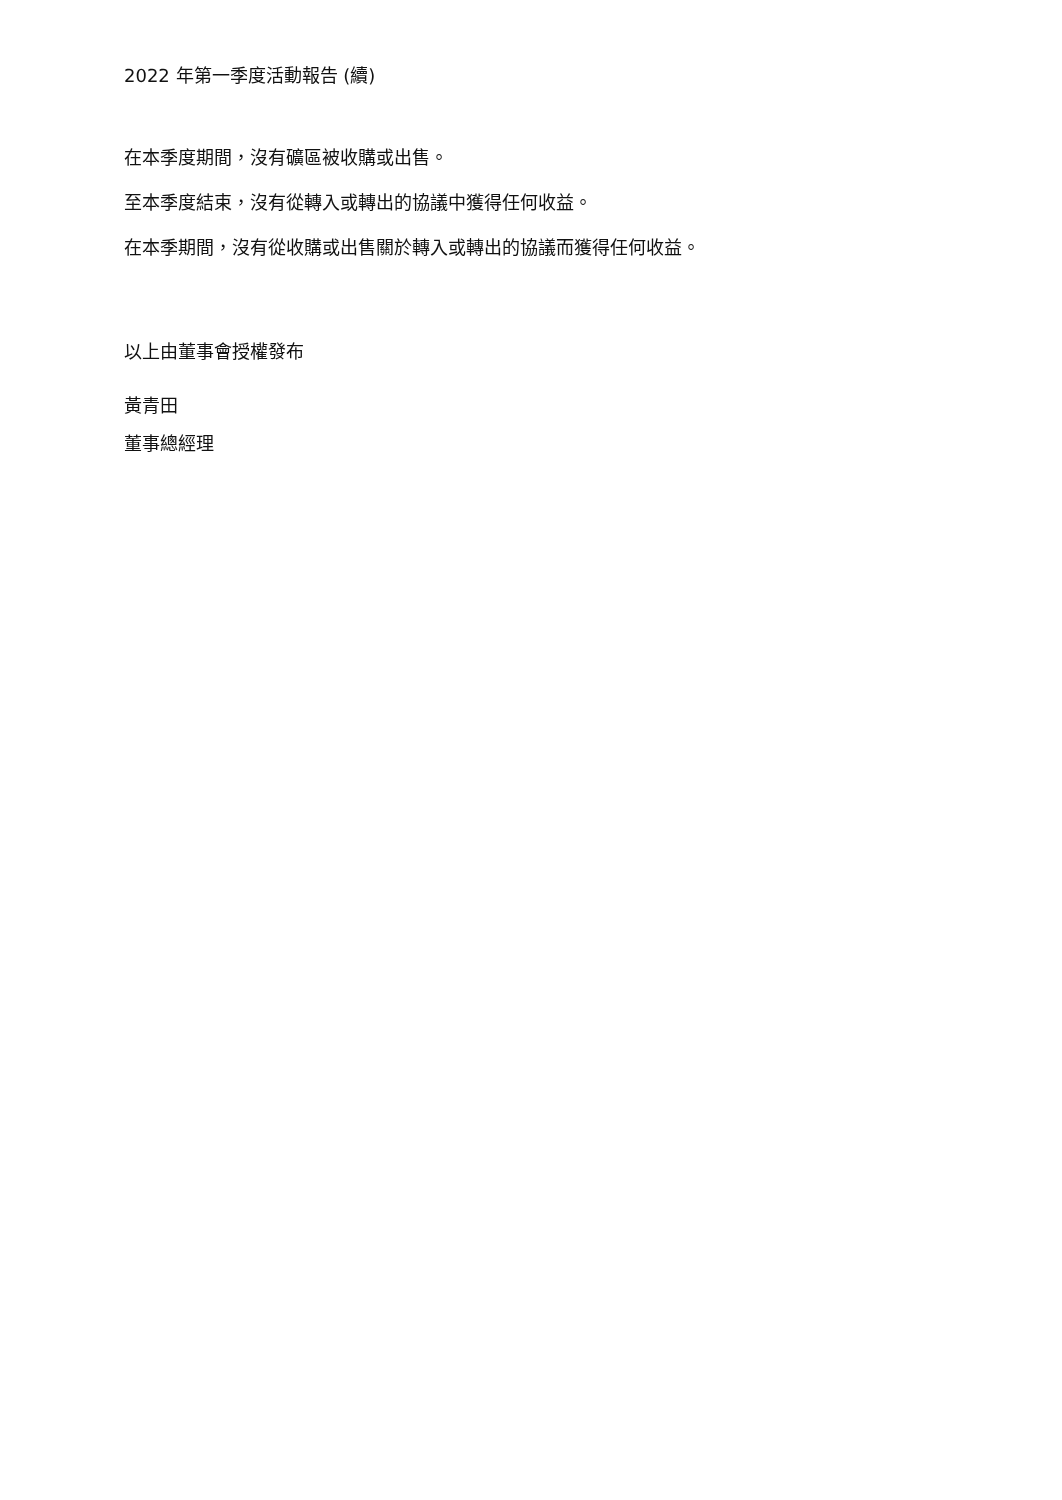2022 年第一季度活動報告 (續)
在本季度期間，沒有礦區被收購或出售。
至本季度結束，沒有從轉入或轉出的協議中獲得任何收益。
在本季期間，沒有從收購或出售關於轉入或轉出的協議而獲得任何收益。
以上由董事會授權發布
黃青田
董事總經理